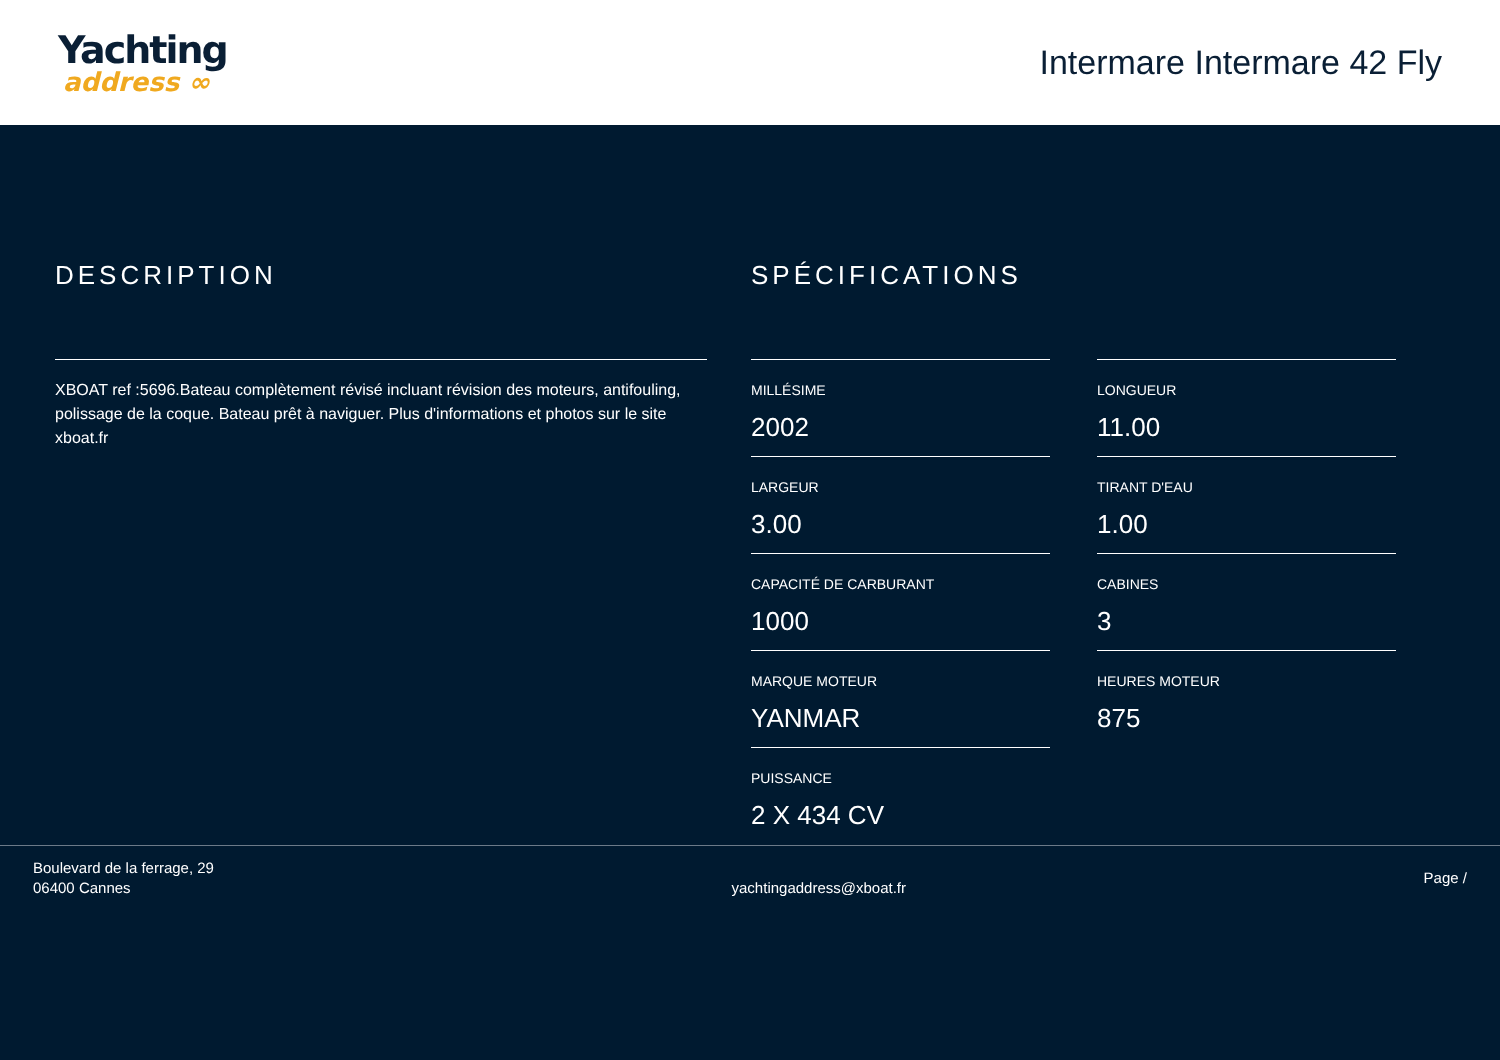Yachting
address ∞
Intermare Intermare 42 Fly
DESCRIPTION
XBOAT ref :5696.Bateau complètement révisé incluant révision des moteurs, antifouling, polissage de la coque. Bateau prêt à naviguer. Plus d'informations et photos sur le site xboat.fr
SPÉCIFICATIONS
MILLÉSIME
2002
LONGUEUR
11.00
LARGEUR
3.00
TIRANT D'EAU
1.00
CAPACITÉ DE CARBURANT
1000
CABINES
3
MARQUE MOTEUR
YANMAR
HEURES MOTEUR
875
PUISSANCE
2 X 434 CV
Boulevard de la ferrage, 29
06400 Cannes
yachtingaddress@xboat.fr
Page /